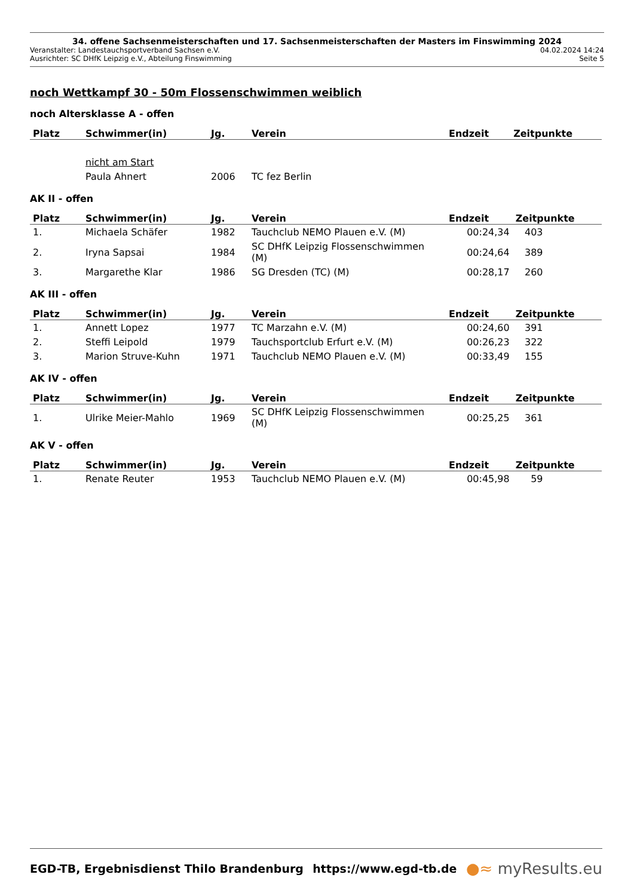34. offene Sachsenmeisterschaften und 17. Sachsenmeisterschaften der Masters im Finswimming 2024
Veranstalter: Landestauchsportverband Sachsen e.V. 04.02.2024 14:24
Ausrichter: SC DHfK Leipzig e.V., Abteilung Finswimming Seite 5
noch Wettkampf 30 - 50m Flossenschwimmen weiblich
noch Altersklasse A - offen
| Platz | Schwimmer(in) | Jg. | Verein | Endzeit | Zeitpunkte |
| --- | --- | --- | --- | --- | --- |
| | nicht am Start | | | | |
| | Paula Ahnert | 2006 | TC fez Berlin | | |
AK II - offen
| Platz | Schwimmer(in) | Jg. | Verein | Endzeit | Zeitpunkte |
| --- | --- | --- | --- | --- | --- |
| 1. | Michaela Schäfer | 1982 | Tauchclub NEMO Plauen e.V. (M) | 00:24,34 | 403 |
| 2. | Iryna Sapsai | 1984 | SC DHfK Leipzig Flossenschwimmen (M) | 00:24,64 | 389 |
| 3. | Margarethe Klar | 1986 | SG Dresden (TC) (M) | 00:28,17 | 260 |
AK III - offen
| Platz | Schwimmer(in) | Jg. | Verein | Endzeit | Zeitpunkte |
| --- | --- | --- | --- | --- | --- |
| 1. | Annett Lopez | 1977 | TC Marzahn e.V. (M) | 00:24,60 | 391 |
| 2. | Steffi Leipold | 1979 | Tauchsportclub Erfurt e.V. (M) | 00:26,23 | 322 |
| 3. | Marion Struve-Kuhn | 1971 | Tauchclub NEMO Plauen e.V. (M) | 00:33,49 | 155 |
AK IV - offen
| Platz | Schwimmer(in) | Jg. | Verein | Endzeit | Zeitpunkte |
| --- | --- | --- | --- | --- | --- |
| 1. | Ulrike Meier-Mahlo | 1969 | SC DHfK Leipzig Flossenschwimmen (M) | 00:25,25 | 361 |
AK V - offen
| Platz | Schwimmer(in) | Jg. | Verein | Endzeit | Zeitpunkte |
| --- | --- | --- | --- | --- | --- |
| 1. | Renate Reuter | 1953 | Tauchclub NEMO Plauen e.V. (M) | 00:45,98 | 59 |
EGD-TB, Ergebnisdienst Thilo Brandenburg https://www.egd-tb.de ●≈ myResults.eu